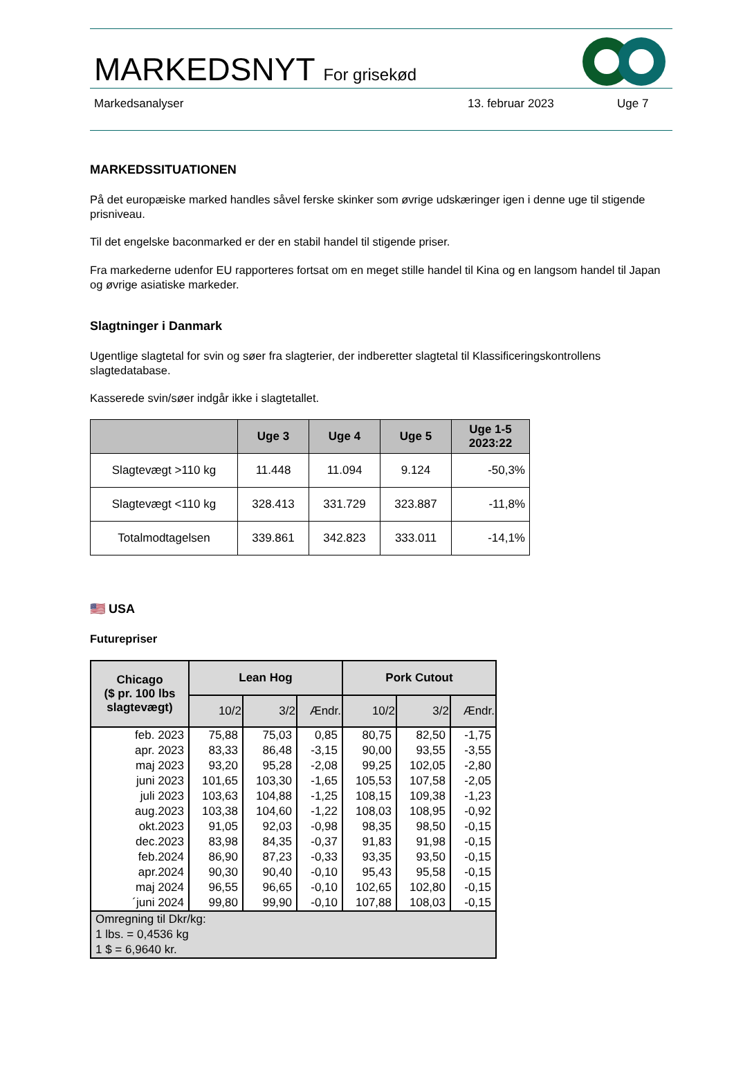MARKEDSNYT For grisekød
Markedsanalyser 13. februar 2023 Uge 7
MARKEDSSITUATIONEN
På det europæiske marked handles såvel ferske skinker som øvrige udskæringer igen i denne uge til stigende prisniveau.
Til det engelske baconmarked er der en stabil handel til stigende priser.
Fra markederne udenfor EU rapporteres fortsat om en meget stille handel til Kina og en langsom handel til Japan og øvrige asiatiske markeder.
Slagtninger i Danmark
Ugentlige slagtetal for svin og søer fra slagterier, der indberetter slagtetal til Klassificeringskontrollens slagtedatabase.
Kasserede svin/søer indgår ikke i slagtetallet.
| | Uge 3 | Uge 4 | Uge 5 | Uge 1-5 2023:22 |
| --- | --- | --- | --- | --- |
| Slagtevægt >110 kg | 11.448 | 11.094 | 9.124 | -50,3% |
| Slagtevægt <110 kg | 328.413 | 331.729 | 323.887 | -11,8% |
| Totalmodtagelsen | 339.861 | 342.823 | 333.011 | -14,1% |
🇺🇸 USA
Futurepriser
| Chicago ($ pr. 100 lbs slagtevægt) | Lean Hog | | | Pork Cutout | | |
| --- | --- | --- | --- | --- | --- | --- |
| | 10/2 | 3/2 | Ændr. | 10/2 | 3/2 | Ændr. |
| feb. 2023 | 75,88 | 75,03 | 0,85 | 80,75 | 82,50 | -1,75 |
| apr. 2023 | 83,33 | 86,48 | -3,15 | 90,00 | 93,55 | -3,55 |
| maj 2023 | 93,20 | 95,28 | -2,08 | 99,25 | 102,05 | -2,80 |
| juni 2023 | 101,65 | 103,30 | -1,65 | 105,53 | 107,58 | -2,05 |
| juli 2023 | 103,63 | 104,88 | -1,25 | 108,15 | 109,38 | -1,23 |
| aug.2023 | 103,38 | 104,60 | -1,22 | 108,03 | 108,95 | -0,92 |
| okt.2023 | 91,05 | 92,03 | -0,98 | 98,35 | 98,50 | -0,15 |
| dec.2023 | 83,98 | 84,35 | -0,37 | 91,83 | 91,98 | -0,15 |
| feb.2024 | 86,90 | 87,23 | -0,33 | 93,35 | 93,50 | -0,15 |
| apr.2024 | 90,30 | 90,40 | -0,10 | 95,43 | 95,58 | -0,15 |
| maj 2024 | 96,55 | 96,65 | -0,10 | 102,65 | 102,80 | -0,15 |
| ´juni 2024 | 99,80 | 99,90 | -0,10 | 107,88 | 108,03 | -0,15 |
| Omregning til Dkr/kg: 1 lbs. = 0,4536 kg 1 $ = 6,9640 kr. | | | | | | |